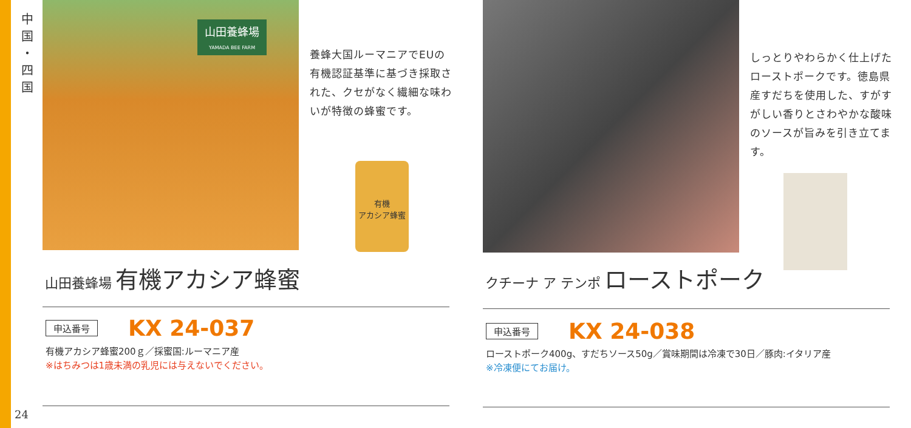中
国
・
四
国
山田養蜂場
YAMADA BEE FARM
養蜂大国ルーマニアでEUの有機認証基準に基づき採取された、クセがなく繊細な味わいが特徴の蜂蜜です。
有機
アカシア蜂蜜
山田養蜂場 有機アカシア蜂蜜
申込番号 KX 24-037
有機アカシア蜂蜜200ｇ／採蜜国:ルーマニア産
※はちみつは1歳未満の乳児には与えないでください。
しっとりやわらかく仕上げたローストポークです。徳島県産すだちを使用した、すがすがしい香りとさわやかな酸味のソースが旨みを引き立てます。
クチーナ ア テンポ ローストポーク
申込番号 KX 24-038
ローストポーク400g、すだちソース50g／賞味期間は冷凍で30日／豚肉:イタリア産
※冷凍便にてお届け。
24